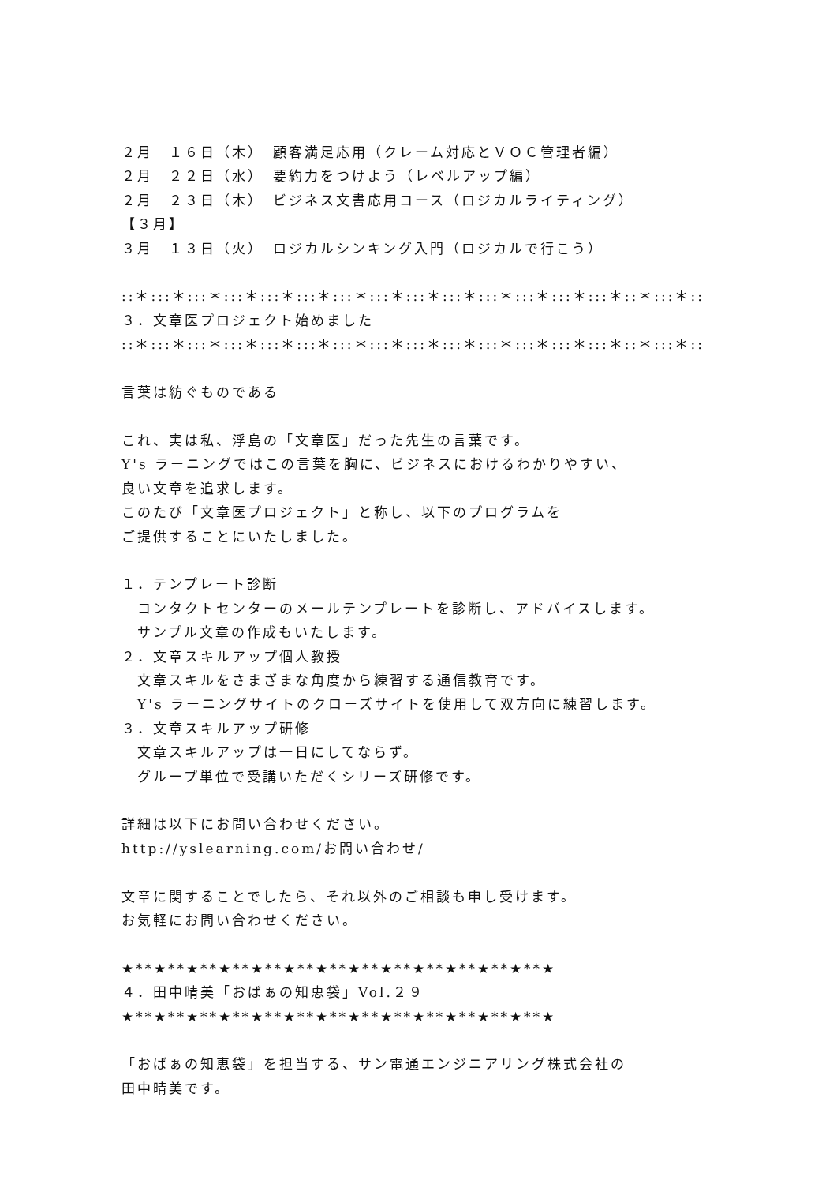２月　１６日（木）　顧客満足応用（クレーム対応とＶＯＣ管理者編）
２月　２２日（水）　要約力をつけよう（レベルアップ編）
２月　２３日（木）　ビジネス文書応用コース（ロジカルライティング）
【３月】
３月　１３日（火）　ロジカルシンキング入門（ロジカルで行こう）
::＊:::＊:::＊:::＊:::＊:::＊:::＊:::＊:::＊:::＊:::＊:::＊:::＊:::＊::＊:::＊::
３．文章医プロジェクト始めました
::＊:::＊:::＊:::＊:::＊:::＊:::＊:::＊:::＊:::＊:::＊:::＊:::＊:::＊::＊:::＊::
言葉は紡ぐものである
これ、実は私、浮島の「文章医」だった先生の言葉です。
Y's ラーニングではこの言葉を胸に、ビジネスにおけるわかりやすい、
良い文章を追求します。
このたび「文章医プロジェクト」と称し、以下のプログラムを
ご提供することにいたしました。
１．テンプレート診断
　コンタクトセンターのメールテンプレートを診断し、アドバイスします。
　サンプル文章の作成もいたします。
２．文章スキルアップ個人教授
　文章スキルをさまざまな角度から練習する通信教育です。
　Y's ラーニングサイトのクローズサイトを使用して双方向に練習します。
３．文章スキルアップ研修
　文章スキルアップは一日にしてならず。
　グループ単位で受講いただくシリーズ研修です。
詳細は以下にお問い合わせください。
http://yslearning.com/お問い合わせ/
文章に関することでしたら、それ以外のご相談も申し受けます。
お気軽にお問い合わせください。
★**★**★**★**★**★**★**★**★**★**★**★**★**★
４．田中晴美「おばぁの知恵袋」Vol.２９
★**★**★**★**★**★**★**★**★**★**★**★**★**★
「おばぁの知恵袋」を担当する、サン電通エンジニアリング株式会社の
田中晴美です。